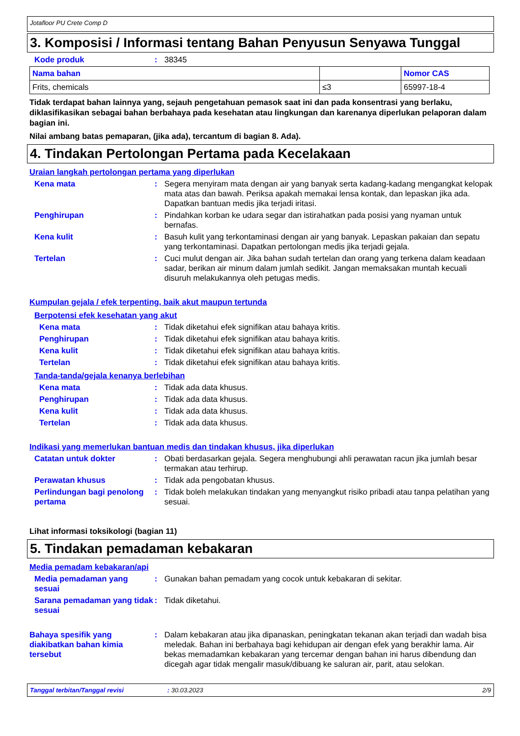Jotafloor PU Crete Comp D
3. Komposisi / Informasi tentang Bahan Penyusun Senyawa Tunggal
Kode produk : 38345
| Nama bahan | | Nomor CAS |
| --- | --- | --- |
| Frits, chemicals | ≤3 | 65997-18-4 |
Tidak terdapat bahan lainnya yang, sejauh pengetahuan pemasok saat ini dan pada konsentrasi yang berlaku, diklasifikasikan sebagai bahan berbahaya pada kesehatan atau lingkungan dan karenanya diperlukan pelaporan dalam bagian ini.
Nilai ambang batas pemaparan, (jika ada), tercantum di bagian 8. Ada).
4. Tindakan Pertolongan Pertama pada Kecelakaan
Uraian langkah pertolongan pertama yang diperlukan
Kena mata : Segera menyiram mata dengan air yang banyak serta kadang-kadang mengangkat kelopak mata atas dan bawah. Periksa apakah memakai lensa kontak, dan lepaskan jika ada. Dapatkan bantuan medis jika terjadi iritasi.
Penghirupan : Pindahkan korban ke udara segar dan istirahatkan pada posisi yang nyaman untuk bernafas.
Kena kulit : Basuh kulit yang terkontaminasi dengan air yang banyak. Lepaskan pakaian dan sepatu yang terkontaminasi. Dapatkan pertolongan medis jika terjadi gejala.
Tertelan : Cuci mulut dengan air. Jika bahan sudah tertelan dan orang yang terkena dalam keadaan sadar, berikan air minum dalam jumlah sedikit. Jangan memaksakan muntah kecuali disuruh melakukannya oleh petugas medis.
Kumpulan gejala / efek terpenting, baik akut maupun tertunda
Berpotensi efek kesehatan yang akut
Kena mata : Tidak diketahui efek signifikan atau bahaya kritis.
Penghirupan : Tidak diketahui efek signifikan atau bahaya kritis.
Kena kulit : Tidak diketahui efek signifikan atau bahaya kritis.
Tertelan : Tidak diketahui efek signifikan atau bahaya kritis.
Tanda-tanda/gejala kenanya berlebihan
Kena mata : Tidak ada data khusus.
Penghirupan : Tidak ada data khusus.
Kena kulit : Tidak ada data khusus.
Tertelan : Tidak ada data khusus.
Indikasi yang memerlukan bantuan medis dan tindakan khusus, jika diperlukan
Catatan untuk dokter : Obati berdasarkan gejala. Segera menghubungi ahli perawatan racun jika jumlah besar termakan atau terhirup.
Perawatan khusus : Tidak ada pengobatan khusus.
Perlindungan bagi penolong pertama
: Tidak boleh melakukan tindakan yang menyangkut risiko pribadi atau tanpa pelatihan yang sesuai.
Lihat informasi toksikologi (bagian 11)
5. Tindakan pemadaman kebakaran
Media pemadam kebakaran/api
Media pemadaman yang sesuai
: Gunakan bahan pemadam yang cocok untuk kebakaran di sekitar.
Sarana pemadaman yang tidak sesuai
: Tidak diketahui.
Bahaya spesifik yang diakibatkan bahan kimia tersebut
: Dalam kebakaran atau jika dipanaskan, peningkatan tekanan akan terjadi dan wadah bisa meledak. Bahan ini berbahaya bagi kehidupan air dengan efek yang berakhir lama. Air bekas memadamkan kebakaran yang tercemar dengan bahan ini harus dibendung dan dicegah agar tidak mengalir masuk/dibuang ke saluran air, parit, atau selokan.
Tanggal terbitan/Tanggal revisi: 30.03.2023 2/9